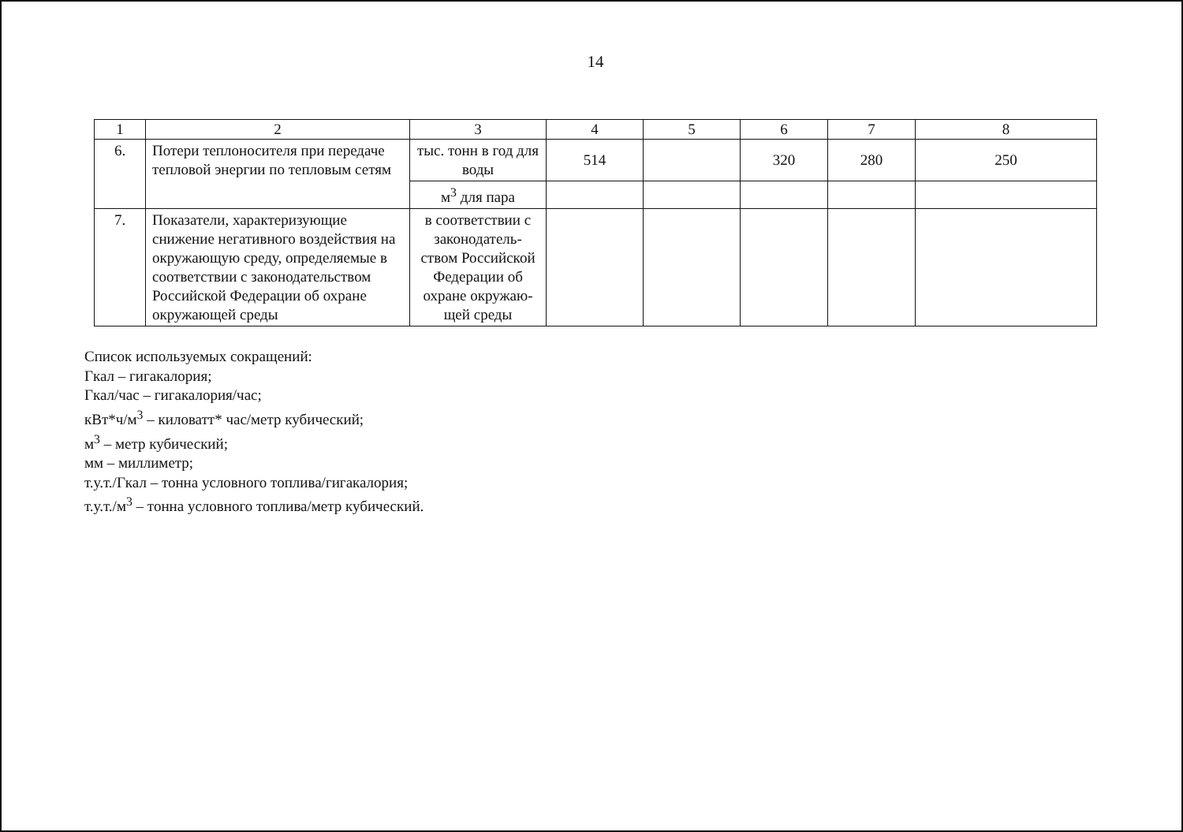14
| 1 | 2 | 3 | 4 | 5 | 6 | 7 | 8 |
| --- | --- | --- | --- | --- | --- | --- | --- |
| 6. | Потери теплоносителя при передаче тепловой энергии по тепловым сетям | тыс. тонн в год для воды | 514 | | 320 | 280 | 250 |
| | | м<sup>3</sup> для пара | | | | | |
| 7. | Показатели, характеризующие снижение негативного воздействия на окружающую среду, определяемые в соответствии с законодательством Российской Федерации об охране окружающей среды | в соответствии с законодатель-ством Российской Федерации об охране окружаю-щей среды | | | | | |
Список используемых сокращений:
Гкал – гигакалория;
Гкал/час – гигакалория/час;
кВт*ч/м<sup>3</sup> – киловатт* час/метр кубический;
м<sup>3</sup> – метр кубический;
мм – миллиметр;
т.у.т./Гкал – тонна условного топлива/гигакалория;
т.у.т./м<sup>3</sup> – тонна условного топлива/метр кубический.